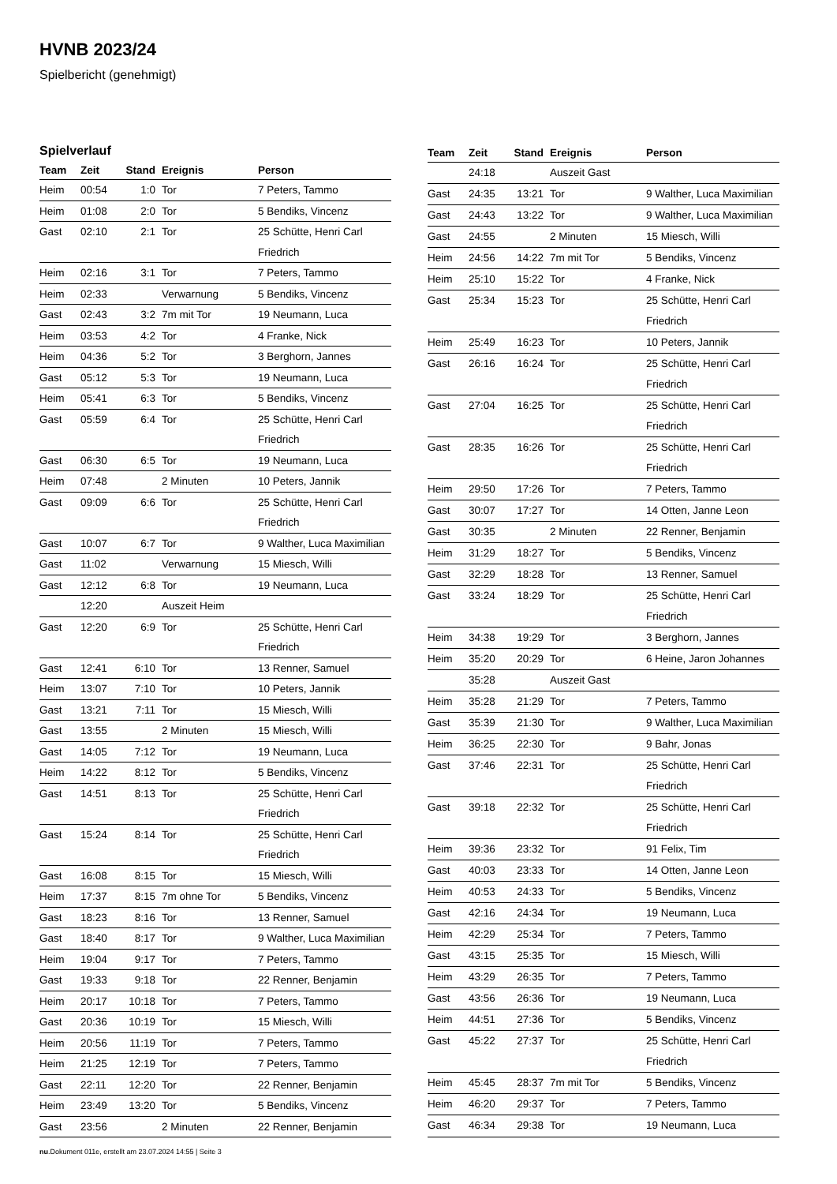HVNB 2023/24
Spielbericht (genehmigt)
Spielverlauf
| Team | Zeit | Stand | Ereignis | Person |
| --- | --- | --- | --- | --- |
| Heim | 00:54 | 1:0 | Tor | 7 Peters, Tammo |
| Heim | 01:08 | 2:0 | Tor | 5 Bendiks, Vincenz |
| Gast | 02:10 | 2:1 | Tor | 25 Schütte, Henri Carl Friedrich |
| Heim | 02:16 | 3:1 | Tor | 7 Peters, Tammo |
| Heim | 02:33 | | Verwarnung | 5 Bendiks, Vincenz |
| Gast | 02:43 | 3:2 | 7m mit Tor | 19 Neumann, Luca |
| Heim | 03:53 | 4:2 | Tor | 4 Franke, Nick |
| Heim | 04:36 | 5:2 | Tor | 3 Berghorn, Jannes |
| Gast | 05:12 | 5:3 | Tor | 19 Neumann, Luca |
| Heim | 05:41 | 6:3 | Tor | 5 Bendiks, Vincenz |
| Gast | 05:59 | 6:4 | Tor | 25 Schütte, Henri Carl Friedrich |
| Gast | 06:30 | 6:5 | Tor | 19 Neumann, Luca |
| Heim | 07:48 | | 2 Minuten | 10 Peters, Jannik |
| Gast | 09:09 | 6:6 | Tor | 25 Schütte, Henri Carl Friedrich |
| Gast | 10:07 | 6:7 | Tor | 9 Walther, Luca Maximilian |
| Gast | 11:02 | | Verwarnung | 15 Miesch, Willi |
| Gast | 12:12 | 6:8 | Tor | 19 Neumann, Luca |
| | 12:20 | | Auszeit Heim | |
| Gast | 12:20 | 6:9 | Tor | 25 Schütte, Henri Carl Friedrich |
| Gast | 12:41 | 6:10 | Tor | 13 Renner, Samuel |
| Heim | 13:07 | 7:10 | Tor | 10 Peters, Jannik |
| Gast | 13:21 | 7:11 | Tor | 15 Miesch, Willi |
| Gast | 13:55 | | 2 Minuten | 15 Miesch, Willi |
| Gast | 14:05 | 7:12 | Tor | 19 Neumann, Luca |
| Heim | 14:22 | 8:12 | Tor | 5 Bendiks, Vincenz |
| Gast | 14:51 | 8:13 | Tor | 25 Schütte, Henri Carl Friedrich |
| Gast | 15:24 | 8:14 | Tor | 25 Schütte, Henri Carl Friedrich |
| Gast | 16:08 | 8:15 | Tor | 15 Miesch, Willi |
| Heim | 17:37 | 8:15 | 7m ohne Tor | 5 Bendiks, Vincenz |
| Gast | 18:23 | 8:16 | Tor | 13 Renner, Samuel |
| Gast | 18:40 | 8:17 | Tor | 9 Walther, Luca Maximilian |
| Heim | 19:04 | 9:17 | Tor | 7 Peters, Tammo |
| Gast | 19:33 | 9:18 | Tor | 22 Renner, Benjamin |
| Heim | 20:17 | 10:18 | Tor | 7 Peters, Tammo |
| Gast | 20:36 | 10:19 | Tor | 15 Miesch, Willi |
| Heim | 20:56 | 11:19 | Tor | 7 Peters, Tammo |
| Heim | 21:25 | 12:19 | Tor | 7 Peters, Tammo |
| Gast | 22:11 | 12:20 | Tor | 22 Renner, Benjamin |
| Heim | 23:49 | 13:20 | Tor | 5 Bendiks, Vincenz |
| Gast | 23:56 | | 2 Minuten | 22 Renner, Benjamin |
| Team | Zeit | Stand | Ereignis | Person |
| --- | --- | --- | --- | --- |
| | 24:18 | | Auszeit Gast | |
| Gast | 24:35 | 13:21 | Tor | 9 Walther, Luca Maximilian |
| Gast | 24:43 | 13:22 | Tor | 9 Walther, Luca Maximilian |
| Gast | 24:55 | | 2 Minuten | 15 Miesch, Willi |
| Heim | 24:56 | 14:22 | 7m mit Tor | 5 Bendiks, Vincenz |
| Heim | 25:10 | 15:22 | Tor | 4 Franke, Nick |
| Gast | 25:34 | 15:23 | Tor | 25 Schütte, Henri Carl Friedrich |
| Heim | 25:49 | 16:23 | Tor | 10 Peters, Jannik |
| Gast | 26:16 | 16:24 | Tor | 25 Schütte, Henri Carl Friedrich |
| Gast | 27:04 | 16:25 | Tor | 25 Schütte, Henri Carl Friedrich |
| Gast | 28:35 | 16:26 | Tor | 25 Schütte, Henri Carl Friedrich |
| Heim | 29:50 | 17:26 | Tor | 7 Peters, Tammo |
| Gast | 30:07 | 17:27 | Tor | 14 Otten, Janne Leon |
| Gast | 30:35 | | 2 Minuten | 22 Renner, Benjamin |
| Heim | 31:29 | 18:27 | Tor | 5 Bendiks, Vincenz |
| Gast | 32:29 | 18:28 | Tor | 13 Renner, Samuel |
| Gast | 33:24 | 18:29 | Tor | 25 Schütte, Henri Carl Friedrich |
| Heim | 34:38 | 19:29 | Tor | 3 Berghorn, Jannes |
| Heim | 35:20 | 20:29 | Tor | 6 Heine, Jaron Johannes |
| | 35:28 | | Auszeit Gast | |
| Heim | 35:28 | 21:29 | Tor | 7 Peters, Tammo |
| Gast | 35:39 | 21:30 | Tor | 9 Walther, Luca Maximilian |
| Heim | 36:25 | 22:30 | Tor | 9 Bahr, Jonas |
| Gast | 37:46 | 22:31 | Tor | 25 Schütte, Henri Carl Friedrich |
| Gast | 39:18 | 22:32 | Tor | 25 Schütte, Henri Carl Friedrich |
| Heim | 39:36 | 23:32 | Tor | 91 Felix, Tim |
| Gast | 40:03 | 23:33 | Tor | 14 Otten, Janne Leon |
| Heim | 40:53 | 24:33 | Tor | 5 Bendiks, Vincenz |
| Gast | 42:16 | 24:34 | Tor | 19 Neumann, Luca |
| Heim | 42:29 | 25:34 | Tor | 7 Peters, Tammo |
| Gast | 43:15 | 25:35 | Tor | 15 Miesch, Willi |
| Heim | 43:29 | 26:35 | Tor | 7 Peters, Tammo |
| Gast | 43:56 | 26:36 | Tor | 19 Neumann, Luca |
| Heim | 44:51 | 27:36 | Tor | 5 Bendiks, Vincenz |
| Gast | 45:22 | 27:37 | Tor | 25 Schütte, Henri Carl Friedrich |
| Heim | 45:45 | 28:37 | 7m mit Tor | 5 Bendiks, Vincenz |
| Heim | 46:20 | 29:37 | Tor | 7 Peters, Tammo |
| Gast | 46:34 | 29:38 | Tor | 19 Neumann, Luca |
nu.Dokument 011e, erstellt am 23.07.2024 14:55 | Seite 3